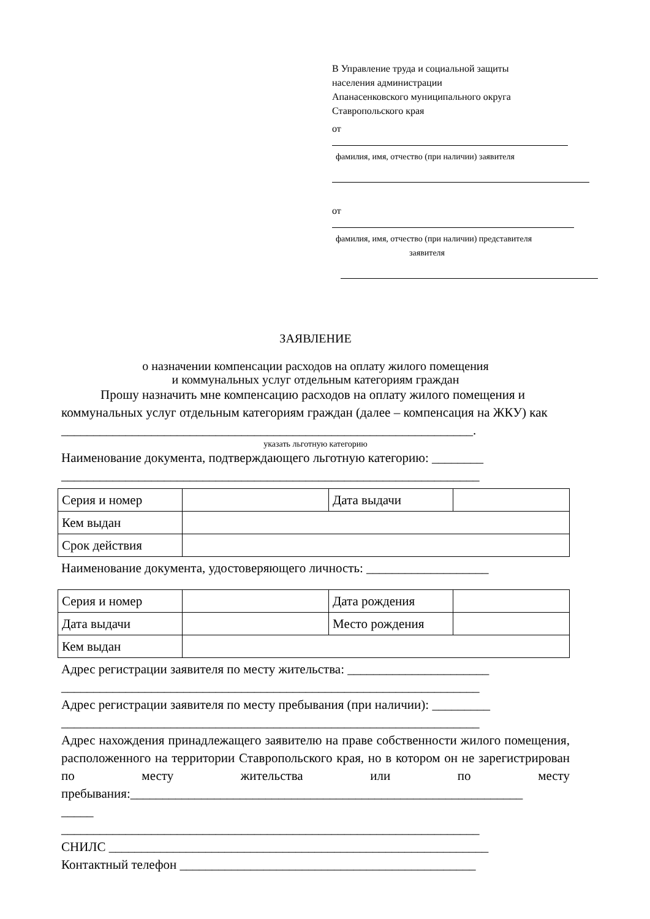В Управление труда и социальной защиты
населения администрации
Апанасенковского муниципального округа
Ставропольского края
от
фамилия, имя, отчество (при наличии) заявителя
от
фамилия, имя, отчество (при наличии) представителя
заявителя
ЗАЯВЛЕНИЕ
о назначении компенсации расходов на оплату жилого помещения
и коммунальных услуг отдельным категориям граждан
Прошу назначить мне компенсацию расходов на оплату жилого помещения и коммунальных услуг отдельным категориям граждан (далее – компенсация на ЖКУ) как
________________________________________________________________.
указать льготную категорию
Наименование документа, подтверждающего льготную категорию: ________
_________________________________________________________________
| Серия и номер | | Дата выдачи | |
| Кем выдан | | | |
| Срок действия | | | |
Наименование документа, удостоверяющего личность: ___________________
| Серия и номер | | Дата рождения | |
| Дата выдачи | | Место рождения | |
| Кем выдан | | | |
Адрес регистрации заявителя по месту жительства: ______________________
_________________________________________________________________
Адрес регистрации заявителя по месту пребывания (при наличии): _________
_________________________________________________________________
Адрес нахождения принадлежащего заявителю на праве собственности жилого помещения, расположенного на территории Ставропольского края, но в котором он не зарегистрирован по месту жительства или по месту пребывания:_____________________________________________________________
_____
_________________________________________________________________
СНИЛС ___________________________________________________________
Контактный телефон ______________________________________________